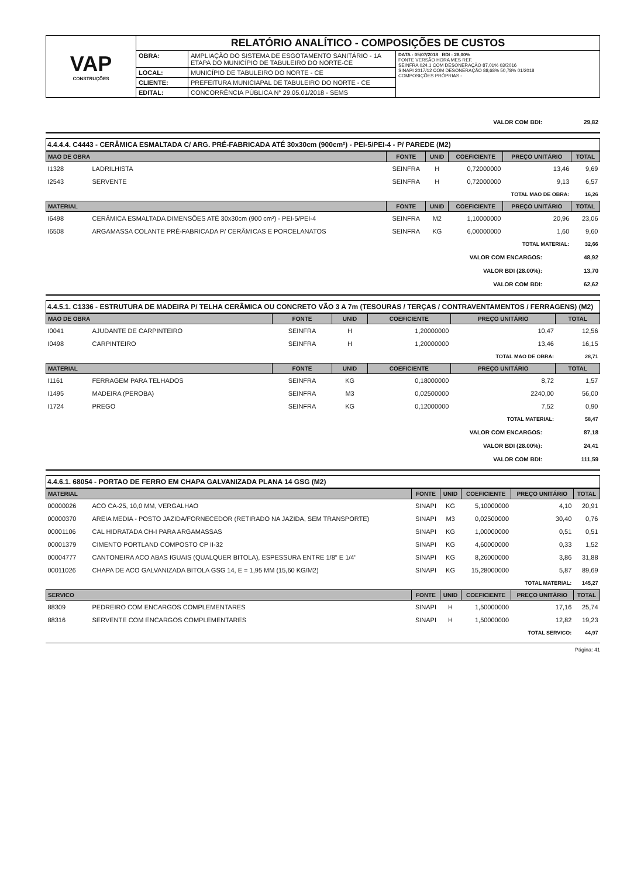| VAP CONSTRUÇÕES | RELATÓRIO ANALÍTICO - COMPOSIÇÕES DE CUSTOS | | |
| | OBRA: | AMPLIAÇÃO DO SISTEMA DE ESGOTAMENTO SANITÁRIO - 1A ETAPA DO MUNICÍPIO DE TABULEIRO DO NORTE-CE | DATA : 05/07/2018 BDI : 28,00% FONTE VERSÃO HORA MES REF. SEINFRA 024.1 COM DESONERAÇÃO 87,01% 03/2016 SINAPI 2017/12 COM DESONERAÇÃO 88,68% 50,78% 01/2018 COMPOSIÇÕES PRÓPRIAS - |
| | LOCAL: | MUNICÍPIO DE TABULEIRO DO NORTE - CE | |
| | CLIENTE: | PREFEITURA MUNICIAPAL DE TABULEIRO DO NORTE - CE | |
| | EDITAL: | CONCORRÊNCIA PÚBLICA N° 29.05.01/2018 - SEMS | |
| VALOR COM BDI: | 29,82 |
4.4.4.4. C4443 - CERÂMICA ESMALTADA C/ ARG. PRÉ-FABRICADA ATÉ 30x30cm (900cm²) - PEI-5/PEI-4 - P/ PAREDE (M2)
| MAO DE OBRA | | FONTE | UNID | COEFICIENTE | PREÇO UNITÁRIO | TOTAL |
| --- | --- | --- | --- | --- | --- | --- |
| I1328 | LADRILHISTA | SEINFRA | H | 0,72000000 | 13,46 | 9,69 |
| I2543 | SERVENTE | SEINFRA | H | 0,72000000 | 9,13 | 6,57 |
| TOTAL MAO DE OBRA: | | | | | | 16,26 |
| MATERIAL | | FONTE | UNID | COEFICIENTE | PREÇO UNITÁRIO | TOTAL |
| I6498 | CERÂMICA ESMALTADA DIMENSÕES ATÉ 30x30cm (900 cm²) - PEI-5/PEI-4 | SEINFRA | M2 | 1,10000000 | 20,96 | 23,06 |
| I6508 | ARGAMASSA COLANTE PRÉ-FABRICADA P/ CERÂMICAS E PORCELANATOS | SEINFRA | KG | 6,00000000 | 1,60 | 9,60 |
| TOTAL MATERIAL: | | | | | | 32,66 |
| VALOR COM ENCARGOS: | 48,92 |
| VALOR BDI (28.00%): | 13,70 |
| VALOR COM BDI: | 62,62 |
4.4.5.1. C1336 - ESTRUTURA DE MADEIRA P/ TELHA CERÂMICA OU CONCRETO VÃO 3 A 7m (TESOURAS / TERÇAS / CONTRAVENTAMENTOS / FERRAGENS) (M2)
| MAO DE OBRA | | FONTE | UNID | COEFICIENTE | PREÇO UNITÁRIO | TOTAL |
| --- | --- | --- | --- | --- | --- | --- |
| I0041 | AJUDANTE DE CARPINTEIRO | SEINFRA | H | 1,20000000 | 10,47 | 12,56 |
| I0498 | CARPINTEIRO | SEINFRA | H | 1,20000000 | 13,46 | 16,15 |
| TOTAL MAO DE OBRA: | | | | | | 28,71 |
| MATERIAL | | FONTE | UNID | COEFICIENTE | PREÇO UNITÁRIO | TOTAL |
| I1161 | FERRAGEM PARA TELHADOS | SEINFRA | KG | 0,18000000 | 8,72 | 1,57 |
| I1495 | MADEIRA (PEROBA) | SEINFRA | M3 | 0,02500000 | 2240,00 | 56,00 |
| I1724 | PREGO | SEINFRA | KG | 0,12000000 | 7,52 | 0,90 |
| TOTAL MATERIAL: | | | | | | 58,47 |
| VALOR COM ENCARGOS: | 87,18 |
| VALOR BDI (28.00%): | 24,41 |
| VALOR COM BDI: | 111,59 |
4.4.6.1. 68054 - PORTAO DE FERRO EM CHAPA GALVANIZADA PLANA 14 GSG (M2)
| MATERIAL | | FONTE | UNID | COEFICIENTE | PREÇO UNITÁRIO | TOTAL |
| --- | --- | --- | --- | --- | --- | --- |
| 00000026 | ACO CA-25, 10,0 MM, VERGALHAO | SINAPI | KG | 5,10000000 | 4,10 | 20,91 |
| 00000370 | AREIA MEDIA - POSTO JAZIDA/FORNECEDOR (RETIRADO NA JAZIDA, SEM TRANSPORTE) | SINAPI | M3 | 0,02500000 | 30,40 | 0,76 |
| 00001106 | CAL HIDRATADA CH-I PARA ARGAMASSAS | SINAPI | KG | 1,00000000 | 0,51 | 0,51 |
| 00001379 | CIMENTO PORTLAND COMPOSTO CP II-32 | SINAPI | KG | 4,60000000 | 0,33 | 1,52 |
| 00004777 | CANTONEIRA ACO ABAS IGUAIS (QUALQUER BITOLA), ESPESSURA ENTRE 1/8" E 1/4" | SINAPI | KG | 8,26000000 | 3,86 | 31,88 |
| 00011026 | CHAPA DE ACO GALVANIZADA BITOLA GSG 14, E = 1,95 MM (15,60 KG/M2) | SINAPI | KG | 15,28000000 | 5,87 | 89,69 |
| TOTAL MATERIAL: | | | | | | 145,27 |
| SERVICO | | FONTE | UNID | COEFICIENTE | PREÇO UNITÁRIO | TOTAL |
| 88309 | PEDREIRO COM ENCARGOS COMPLEMENTARES | SINAPI | H | 1,50000000 | 17,16 | 25,74 |
| 88316 | SERVENTE COM ENCARGOS COMPLEMENTARES | SINAPI | H | 1,50000000 | 12,82 | 19,23 |
| TOTAL SERVICO: | | | | | | 44,97 |
Página: 41